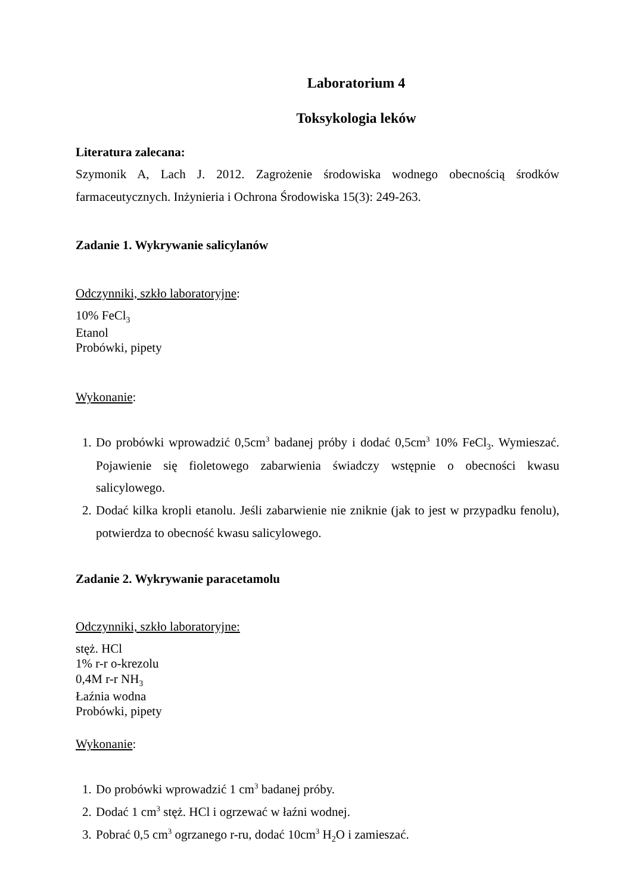Laboratorium 4
Toksykologia leków
Literatura zalecana:
Szymonik A, Lach J. 2012. Zagrożenie środowiska wodnego obecnością środków farmaceutycznych. Inżynieria i Ochrona Środowiska 15(3): 249-263.
Zadanie 1. Wykrywanie salicylanów
Odczynniki, szkło laboratoryjne:
10% FeCl<sub>3</sub>
Etanol
Probówki, pipety
Wykonanie:
1. Do probówki wprowadzić 0,5cm<sup>3</sup> badanej próby i dodać 0,5cm<sup>3</sup> 10% FeCl<sub>3</sub>. Wymieszać. Pojawienie się fioletowego zabarwienia świadczy wstępnie o obecności kwasu salicylowego.
2. Dodać kilka kropli etanolu. Jeśli zabarwienie nie zniknie (jak to jest w przypadku fenolu), potwierdza to obecność kwasu salicylowego.
Zadanie 2. Wykrywanie paracetamolu
Odczynniki, szkło laboratoryjne:
stęż. HCl
1% r-r o-krezolu
0,4M r-r NH<sub>3</sub>
Łaźnia wodna
Probówki, pipety
Wykonanie:
1. Do probówki wprowadzić 1 cm<sup>3</sup> badanej próby.
2. Dodać 1 cm<sup>3</sup> stęż. HCl i ogrzewać w łaźni wodnej.
3. Pobrać 0,5 cm<sup>3</sup> ogrzanego r-ru, dodać 10cm<sup>3</sup> H<sub>2</sub>O i zamieszać.